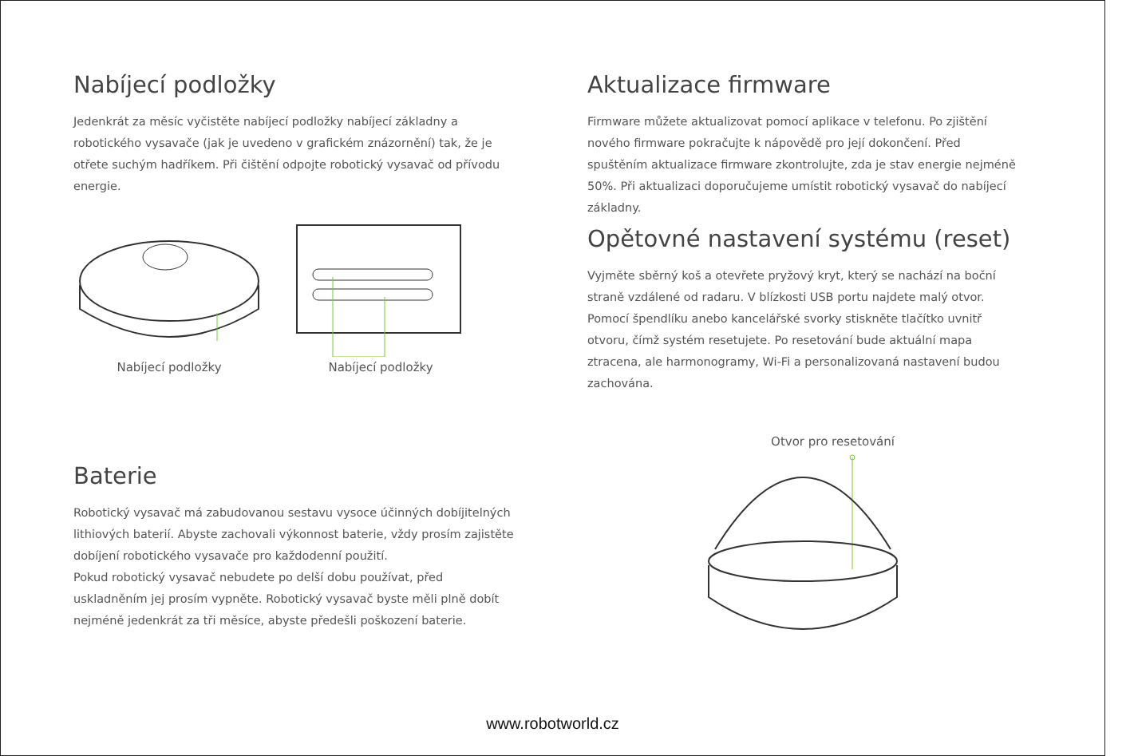Nabíjecí podložky
Jedenkrát za měsíc vyčistěte nabíjecí podložky nabíjecí základny a robotického vysavače (jak je uvedeno v grafickém znázornění) tak, že je otřete suchým hadříkem. Při čištění odpojte robotický vysavač od přívodu energie.
Nabíjecí podložky Nabíjecí podložky
Baterie
Robotický vysavač má zabudovanou sestavu vysoce účinných dobíjitelných lithiových baterií. Abyste zachovali výkonnost baterie, vždy prosím zajistěte dobíjení robotického vysavače pro každodenní použití.
Pokud robotický vysavač nebudete po delší dobu používat, před uskladněním jej prosím vypněte. Robotický vysavač byste měli plně dobít nejméně jedenkrát za tři měsíce, abyste předešli poškození baterie.
Aktualizace firmware
Firmware můžete aktualizovat pomocí aplikace v telefonu. Po zjištění nového firmware pokračujte k nápovědě pro její dokončení. Před spuštěním aktualizace firmware zkontrolujte, zda je stav energie nejméně 50%. Při aktualizaci doporučujeme umístit robotický vysavač do nabíjecí základny.
Opětovné nastavení systému (reset)
Vyjměte sběrný koš a otevřete pryžový kryt, který se nachází na boční straně vzdálené od radaru. V blízkosti USB portu najdete malý otvor. Pomocí špendlíku anebo kancelářské svorky stiskněte tlačítko uvnitř otvoru, čímž systém resetujete. Po resetování bude aktuální mapa ztracena, ale harmonogramy, Wi-Fi a personalizovaná nastavení budou zachována.
Otvor pro resetování
www.robotworld.cz